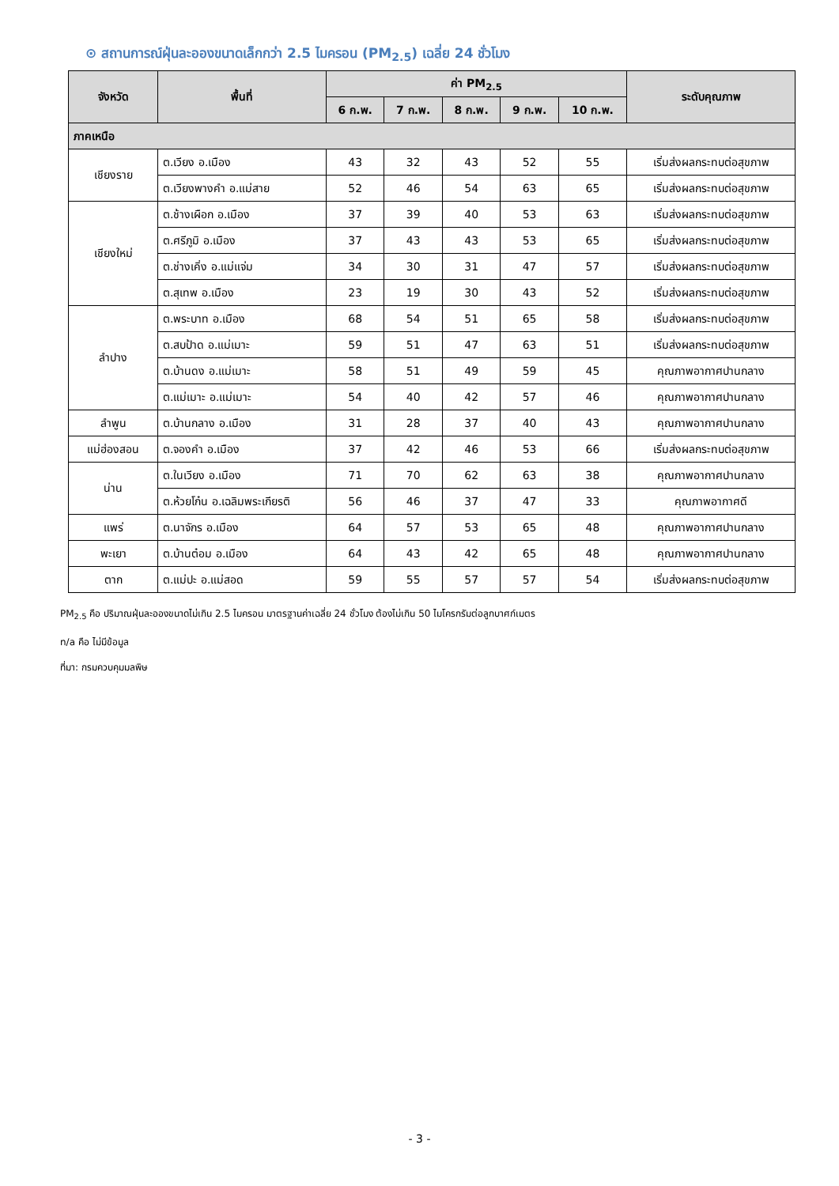⊙ สถานการณ์ฝุ่นละอองขนาดเล็กกว่า 2.5 ไมครอน (PM<sub>2.5</sub>) เฉลี่ย 24 ชั่วโมง
| จังหวัด | พื้นที่ | ค่า PM<sub>2.5</sub> | | | | | ระดับคุณภาพ |
| --- | --- | --- | --- | --- | --- | --- | --- |
| | | 6 ก.พ. | 7 ก.พ. | 8 ก.พ. | 9 ก.พ. | 10 ก.พ. | |
| ภาคเหนือ | | | | | | | |
| เชียงราย | ต.เวียง อ.เมือง | 43 | 32 | 43 | 52 | 55 | เริ่มส่งผลกระทบต่อสุขภาพ |
| | ต.เวียงพางคำ อ.แม่สาย | 52 | 46 | 54 | 63 | 65 | เริ่มส่งผลกระทบต่อสุขภาพ |
| เชียงใหม่ | ต.ช้างเผือก อ.เมือง | 37 | 39 | 40 | 53 | 63 | เริ่มส่งผลกระทบต่อสุขภาพ |
| | ต.ศรีภูมิ อ.เมือง | 37 | 43 | 43 | 53 | 65 | เริ่มส่งผลกระทบต่อสุขภาพ |
| | ต.ช่างเคิ่ง อ.แม่แจ่ม | 34 | 30 | 31 | 47 | 57 | เริ่มส่งผลกระทบต่อสุขภาพ |
| | ต.สุเทพ อ.เมือง | 23 | 19 | 30 | 43 | 52 | เริ่มส่งผลกระทบต่อสุขภาพ |
| ลำปาง | ต.พระบาท อ.เมือง | 68 | 54 | 51 | 65 | 58 | เริ่มส่งผลกระทบต่อสุขภาพ |
| | ต.สบป้าด อ.แม่เมาะ | 59 | 51 | 47 | 63 | 51 | เริ่มส่งผลกระทบต่อสุขภาพ |
| | ต.บ้านดง อ.แม่เมาะ | 58 | 51 | 49 | 59 | 45 | คุณภาพอากาศปานกลาง |
| | ต.แม่เมาะ อ.แม่เมาะ | 54 | 40 | 42 | 57 | 46 | คุณภาพอากาศปานกลาง |
| ลำพูน | ต.บ้านกลาง อ.เมือง | 31 | 28 | 37 | 40 | 43 | คุณภาพอากาศปานกลาง |
| แม่ฮ่องสอน | ต.จองคำ อ.เมือง | 37 | 42 | 46 | 53 | 66 | เริ่มส่งผลกระทบต่อสุขภาพ |
| น่าน | ต.ในเวียง อ.เมือง | 71 | 70 | 62 | 63 | 38 | คุณภาพอากาศปานกลาง |
| | ต.ห้วยโก๋น อ.เฉลิมพระเกียรติ | 56 | 46 | 37 | 47 | 33 | คุณภาพอากาศดี |
| แพร่ | ต.นาจักร อ.เมือง | 64 | 57 | 53 | 65 | 48 | คุณภาพอากาศปานกลาง |
| พะเยา | ต.บ้านต๋อม อ.เมือง | 64 | 43 | 42 | 65 | 48 | คุณภาพอากาศปานกลาง |
| ตาก | ต.แม่ปะ อ.แม่สอด | 59 | 55 | 57 | 57 | 54 | เริ่มส่งผลกระทบต่อสุขภาพ |
PM<sub>2.5</sub> คือ ปริมาณฝุ่นละอองขนาดไม่เกิน 2.5 ไมครอน มาตรฐานค่าเฉลี่ย 24 ชั่วโมง ต้องไม่เกิน 50 ไมโครกรัมต่อลูกบาศก์เมตร
n/a คือ ไม่มีข้อมูล
ที่มา: กรมควบคุมมลพิษ
- 3 -